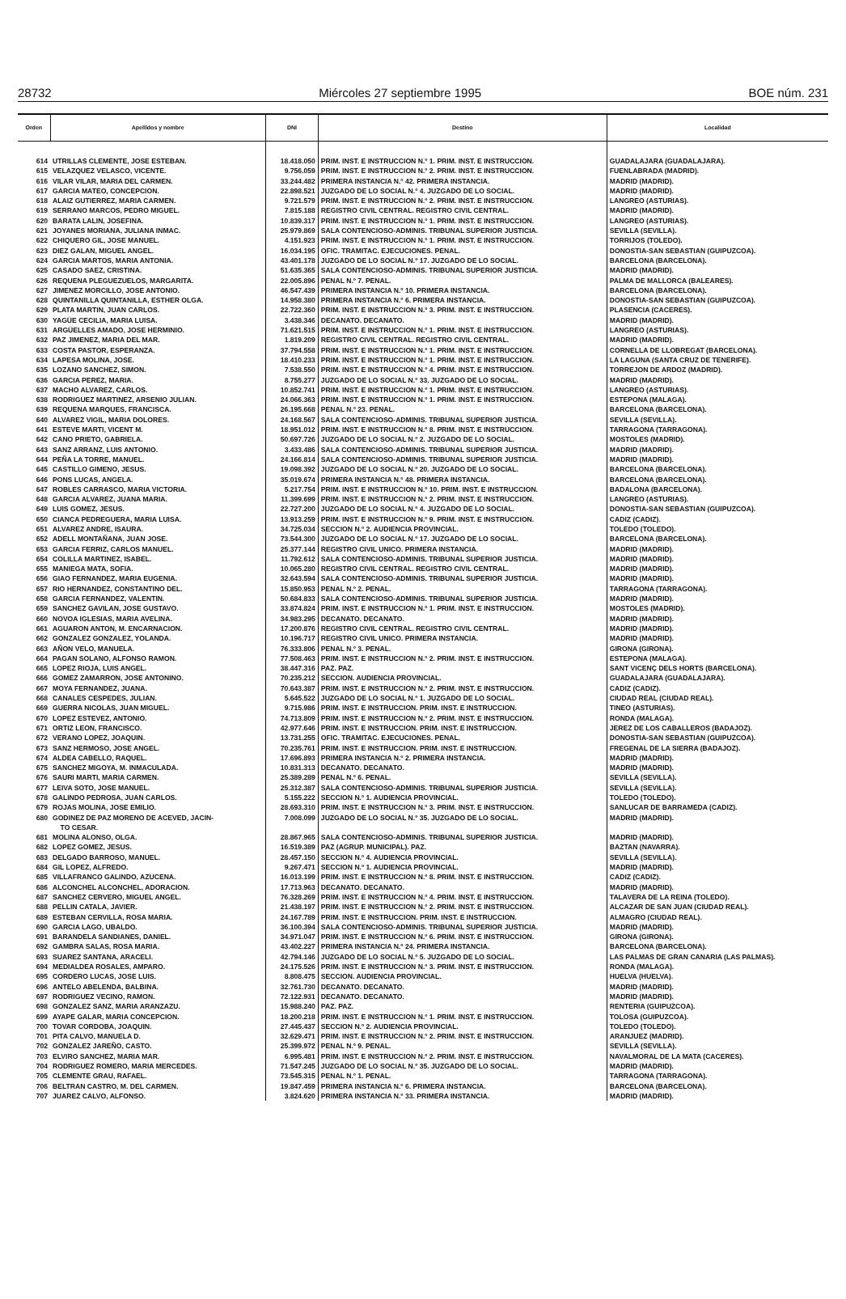28732 Miércoles 27 septiembre 1995 BOE núm. 231
| Orden | Apellidos y nombre | DNI | Destino | Localidad |
| --- | --- | --- | --- | --- |
| 614 | UTRILLAS CLEMENTE, JOSE ESTEBAN. | 18.418.050 | PRIM. INST. E INSTRUCCION N.º 1. PRIM. INST. E INSTRUCCION. | GUADALAJARA (GUADALAJARA). |
| 615 | VELAZQUEZ VELASCO, VICENTE. | 9.756.059 | PRIM. INST. E INSTRUCCION N.º 2. PRIM. INST. E INSTRUCCION. | FUENLABRADA (MADRID). |
| 616 | VILAR VILAR, MARIA DEL CARMEN. | 33.244.482 | PRIMERA INSTANCIA N.º 42. PRIMERA INSTANCIA. | MADRID (MADRID). |
| 617 | GARCIA MATEO, CONCEPCION. | 22.898.521 | JUZGADO DE LO SOCIAL N.º 4. JUZGADO DE LO SOCIAL. | MADRID (MADRID). |
| 618 | ALAIZ GUTIERREZ, MARIA CARMEN. | 9.721.579 | PRIM. INST. E INSTRUCCION N.º 2. PRIM. INST. E INSTRUCCION. | LANGREO (ASTURIAS). |
| 619 | SERRANO MARCOS, PEDRO MIGUEL. | 7.815.188 | REGISTRO CIVIL CENTRAL. REGISTRO CIVIL CENTRAL. | MADRID (MADRID). |
| 620 | BARATA LALIN, JOSEFINA. | 10.839.317 | PRIM. INST. E INSTRUCCION N.º 1. PRIM. INST. E INSTRUCCION. | LANGREO (ASTURIAS). |
| 621 | JOYANES MORIANA, JULIANA INMAC. | 25.979.869 | SALA CONTENCIOSO-ADMINIS. TRIBUNAL SUPERIOR JUSTICIA. | SEVILLA (SEVILLA). |
| 622 | CHIQUERO GIL, JOSE MANUEL. | 4.151.923 | PRIM. INST. E INSTRUCCION N.º 1. PRIM. INST. E INSTRUCCION. | TORRIJOS (TOLEDO). |
| 623 | DIEZ GALAN, MIGUEL ANGEL. | 16.034.195 | OFIC. TRAMITAC. EJECUCIONES. PENAL. | DONOSTIA-SAN SEBASTIAN (GUIPUZCOA). |
| 624 | GARCIA MARTOS, MARIA ANTONIA. | 43.401.178 | JUZGADO DE LO SOCIAL N.º 17. JUZGADO DE LO SOCIAL. | BARCELONA (BARCELONA). |
| 625 | CASADO SAEZ, CRISTINA. | 51.635.365 | SALA CONTENCIOSO-ADMINIS. TRIBUNAL SUPERIOR JUSTICIA. | MADRID (MADRID). |
| 626 | REQUENA PLEGUEZUELOS, MARGARITA. | 22.005.896 | PENAL N.º 7. PENAL. | PALMA DE MALLORCA (BALEARES). |
| 627 | JIMENEZ MORCILLO, JOSE ANTONIO. | 46.547.439 | PRIMERA INSTANCIA N.º 10. PRIMERA INSTANCIA. | BARCELONA (BARCELONA). |
| 628 | QUINTANILLA QUINTANILLA, ESTHER OLGA. | 14.958.380 | PRIMERA INSTANCIA N.º 6. PRIMERA INSTANCIA. | DONOSTIA-SAN SEBASTIAN (GUIPUZCOA). |
| 629 | PLATA MARTIN, JUAN CARLOS. | 22.722.360 | PRIM. INST. E INSTRUCCION N.º 3. PRIM. INST. E INSTRUCCION. | PLASENCIA (CACERES). |
| 630 | YAGÜE CECILIA, MARIA LUISA. | 3.438.346 | DECANATO. DECANATO. | MADRID (MADRID). |
| 631 | ARGÜELLES AMADO, JOSE HERMINIO. | 71.621.515 | PRIM. INST. E INSTRUCCION N.º 1. PRIM. INST. E INSTRUCCION. | LANGREO (ASTURIAS). |
| 632 | PAZ JIMENEZ, MARIA DEL MAR. | 1.819.209 | REGISTRO CIVIL CENTRAL. REGISTRO CIVIL CENTRAL. | MADRID (MADRID). |
| 633 | COSTA PASTOR, ESPERANZA. | 37.794.558 | PRIM. INST. E INSTRUCCION N.º 1. PRIM. INST. E INSTRUCCION. | CORNELLA DE LLOBREGAT (BARCELONA). |
| 634 | LAPESA MOLINA, JOSE. | 18.410.233 | PRIM. INST. E INSTRUCCION N.º 1. PRIM. INST. E INSTRUCCION. | LA LAGUNA (SANTA CRUZ DE TENERIFE). |
| 635 | LOZANO SANCHEZ, SIMON. | 7.538.550 | PRIM. INST. E INSTRUCCION N.º 4. PRIM. INST. E INSTRUCCION. | TORREJON DE ARDOZ (MADRID). |
| 636 | GARCIA PEREZ, MARIA. | 8.755.277 | JUZGADO DE LO SOCIAL N.º 33. JUZGADO DE LO SOCIAL. | MADRID (MADRID). |
| 637 | MACHO ALVAREZ, CARLOS. | 10.852.741 | PRIM. INST. E INSTRUCCION N.º 1. PRIM. INST. E INSTRUCCION. | LANGREO (ASTURIAS). |
| 638 | RODRIGUEZ MARTINEZ, ARSENIO JULIAN. | 24.066.363 | PRIM. INST. E INSTRUCCION N.º 1. PRIM. INST. E INSTRUCCION. | ESTEPONA (MALAGA). |
| 639 | REQUENA MARQUES, FRANCISCA. | 26.195.668 | PENAL N.º 23. PENAL. | BARCELONA (BARCELONA). |
| 640 | ALVAREZ VIGIL, MARIA DOLORES. | 24.168.567 | SALA CONTENCIOSO-ADMINIS. TRIBUNAL SUPERIOR JUSTICIA. | SEVILLA (SEVILLA). |
| 641 | ESTEVE MARTI, VICENT M. | 18.951.012 | PRIM. INST. E INSTRUCCION N.º 8. PRIM. INST. E INSTRUCCION. | TARRAGONA (TARRAGONA). |
| 642 | CANO PRIETO, GABRIELA. | 50.697.726 | JUZGADO DE LO SOCIAL N.º 2. JUZGADO DE LO SOCIAL. | MOSTOLES (MADRID). |
| 643 | SANZ ARRANZ, LUIS ANTONIO. | 3.433.486 | SALA CONTENCIOSO-ADMINIS. TRIBUNAL SUPERIOR JUSTICIA. | MADRID (MADRID). |
| 644 | PEÑA LA TORRE, MANUEL. | 24.166.814 | SALA CONTENCIOSO-ADMINIS. TRIBUNAL SUPERIOR JUSTICIA. | MADRID (MADRID). |
| 645 | CASTILLO GIMENO, JESUS. | 19.098.392 | JUZGADO DE LO SOCIAL N.º 20. JUZGADO DE LO SOCIAL. | BARCELONA (BARCELONA). |
| 646 | PONS LUCAS, ANGELA. | 35.019.674 | PRIMERA INSTANCIA N.º 48. PRIMERA INSTANCIA. | BARCELONA (BARCELONA). |
| 647 | ROBLES CARRASCO, MARIA VICTORIA. | 5.217.754 | PRIM. INST. E INSTRUCCION N.º 10. PRIM. INST. E INSTRUCCION. | BADALONA (BARCELONA). |
| 648 | GARCIA ALVAREZ, JUANA MARIA. | 11.399.699 | PRIM. INST. E INSTRUCCION N.º 2. PRIM. INST. E INSTRUCCION. | LANGREO (ASTURIAS). |
| 649 | LUIS GOMEZ, JESUS. | 22.727.200 | JUZGADO DE LO SOCIAL N.º 4. JUZGADO DE LO SOCIAL. | DONOSTIA-SAN SEBASTIAN (GUIPUZCOA). |
| 650 | CIANCA PEDREGUERA, MARIA LUISA. | 13.913.259 | PRIM. INST. E INSTRUCCION N.º 9. PRIM. INST. E INSTRUCCION. | CADIZ (CADIZ). |
| 651 | ALVAREZ ANDRE, ISAURA. | 34.725.034 | SECCION N.º 2. AUDIENCIA PROVINCIAL. | TOLEDO (TOLEDO). |
| 652 | ADELL MONTAÑANA, JUAN JOSE. | 73.544.300 | JUZGADO DE LO SOCIAL N.º 17. JUZGADO DE LO SOCIAL. | BARCELONA (BARCELONA). |
| 653 | GARCIA FERRIZ, CARLOS MANUEL. | 25.377.144 | REGISTRO CIVIL UNICO. PRIMERA INSTANCIA. | MADRID (MADRID). |
| 654 | COLILLA MARTINEZ, ISABEL. | 11.792.612 | SALA CONTENCIOSO-ADMINIS. TRIBUNAL SUPERIOR JUSTICIA. | MADRID (MADRID). |
| 655 | MANIEGA MATA, SOFIA. | 10.065.280 | REGISTRO CIVIL CENTRAL. REGISTRO CIVIL CENTRAL. | MADRID (MADRID). |
| 656 | GIAO FERNANDEZ, MARIA EUGENIA. | 32.643.594 | SALA CONTENCIOSO-ADMINIS. TRIBUNAL SUPERIOR JUSTICIA. | MADRID (MADRID). |
| 657 | RIO HERNANDEZ, CONSTANTINO DEL. | 15.850.953 | PENAL N.º 2. PENAL. | TARRAGONA (TARRAGONA). |
| 658 | GARCIA FERNANDEZ, VALENTIN. | 50.684.833 | SALA CONTENCIOSO-ADMINIS. TRIBUNAL SUPERIOR JUSTICIA. | MADRID (MADRID). |
| 659 | SANCHEZ GAVILAN, JOSE GUSTAVO. | 33.874.824 | PRIM. INST. E INSTRUCCION N.º 1. PRIM. INST. E INSTRUCCION. | MOSTOLES (MADRID). |
| 660 | NOVOA IGLESIAS, MARIA AVELINA. | 34.983.295 | DECANATO. DECANATO. | MADRID (MADRID). |
| 661 | AGUARON ANTON, M. ENCARNACION. | 17.200.876 | REGISTRO CIVIL CENTRAL. REGISTRO CIVIL CENTRAL. | MADRID (MADRID). |
| 662 | GONZALEZ GONZALEZ, YOLANDA. | 10.196.717 | REGISTRO CIVIL UNICO. PRIMERA INSTANCIA. | MADRID (MADRID). |
| 663 | AÑON VELO, MANUELA. | 76.333.806 | PENAL N.º 3. PENAL. | GIRONA (GIRONA). |
| 664 | PAGAN SOLANO, ALFONSO RAMON. | 77.508.463 | PRIM. INST. E INSTRUCCION N.º 2. PRIM. INST. E INSTRUCCION. | ESTEPONA (MALAGA). |
| 665 | LOPEZ RIOJA, LUIS ANGEL. | 38.447.316 | PAZ. PAZ. | SANT VICENÇ DELS HORTS (BARCELONA). |
| 666 | GOMEZ ZAMARRON, JOSE ANTONINO. | 70.235.212 | SECCION. AUDIENCIA PROVINCIAL. | GUADALAJARA (GUADALAJARA). |
| 667 | MOYA FERNANDEZ, JUANA. | 70.643.387 | PRIM. INST. E INSTRUCCION N.º 2. PRIM. INST. E INSTRUCCION. | CADIZ (CADIZ). |
| 668 | CANALES CESPEDES, JULIAN. | 5.645.522 | JUZGADO DE LO SOCIAL N.º 1. JUZGADO DE LO SOCIAL. | CIUDAD REAL (CIUDAD REAL). |
| 669 | GUERRA NICOLAS, JUAN MIGUEL. | 9.715.986 | PRIM. INST. E INSTRUCCION. PRIM. INST. E INSTRUCCION. | TINEO (ASTURIAS). |
| 670 | LOPEZ ESTEVEZ, ANTONIO. | 74.713.809 | PRIM. INST. E INSTRUCCION N.º 2. PRIM. INST. E INSTRUCCION. | RONDA (MALAGA). |
| 671 | ORTIZ LEON, FRANCISCO. | 42.977.646 | PRIM. INST. E INSTRUCCION. PRIM. INST. E INSTRUCCION. | JEREZ DE LOS CABALLEROS (BADAJOZ). |
| 672 | VERANO LOPEZ, JOAQUIN. | 13.731.255 | OFIC. TRAMITAC. EJECUCIONES. PENAL. | DONOSTIA-SAN SEBASTIAN (GUIPUZCOA). |
| 673 | SANZ HERMOSO, JOSE ANGEL. | 70.235.761 | PRIM. INST. E INSTRUCCION. PRIM. INST. E INSTRUCCION. | FREGENAL DE LA SIERRA (BADAJOZ). |
| 674 | ALDEA CABELLO, RAQUEL. | 17.696.893 | PRIMERA INSTANCIA N.º 2. PRIMERA INSTANCIA. | MADRID (MADRID). |
| 675 | SANCHEZ MIGOYA, M. INMACULADA. | 10.831.313 | DECANATO. DECANATO. | MADRID (MADRID). |
| 676 | SAURI MARTI, MARIA CARMEN. | 25.389.289 | PENAL N.º 6. PENAL. | SEVILLA (SEVILLA). |
| 677 | LEIVA SOTO, JOSE MANUEL. | 25.312.387 | SALA CONTENCIOSO-ADMINIS. TRIBUNAL SUPERIOR JUSTICIA. | SEVILLA (SEVILLA). |
| 678 | GALINDO PEDROSA, JUAN CARLOS. | 5.155.222 | SECCION N.º 1. AUDIENCIA PROVINCIAL. | TOLEDO (TOLEDO). |
| 679 | ROJAS MOLINA, JOSE EMILIO. | 28.693.310 | PRIM. INST. E INSTRUCCION N.º 3. PRIM. INST. E INSTRUCCION. | SANLUCAR DE BARRAMEDA (CADIZ). |
| 680 | GODINEZ DE PAZ MORENO DE ACEVED, JACIN- TO CESAR. | 7.008.099 | JUZGADO DE LO SOCIAL N.º 35. JUZGADO DE LO SOCIAL. | MADRID (MADRID). |
| 681 | MOLINA ALONSO, OLGA. | 28.867.965 | SALA CONTENCIOSO-ADMINIS. TRIBUNAL SUPERIOR JUSTICIA. | MADRID (MADRID). |
| 682 | LOPEZ GOMEZ, JESUS. | 16.519.389 | PAZ (AGRUP. MUNICIPAL). PAZ. | BAZTAN (NAVARRA). |
| 683 | DELGADO BARROSO, MANUEL. | 28.457.150 | SECCION N.º 4. AUDIENCIA PROVINCIAL. | SEVILLA (SEVILLA). |
| 684 | GIL LOPEZ, ALFREDO. | 9.267.471 | SECCION N.º 1. AUDIENCIA PROVINCIAL. | MADRID (MADRID). |
| 685 | VILLAFRANCO GALINDO, AZUCENA. | 16.013.199 | PRIM. INST. E INSTRUCCION N.º 8. PRIM. INST. E INSTRUCCION. | CADIZ (CADIZ). |
| 686 | ALCONCHEL ALCONCHEL, ADORACION. | 17.713.963 | DECANATO. DECANATO. | MADRID (MADRID). |
| 687 | SANCHEZ CERVERO, MIGUEL ANGEL. | 76.328.269 | PRIM. INST. E INSTRUCCION N.º 4. PRIM. INST. E INSTRUCCION. | TALAVERA DE LA REINA (TOLEDO). |
| 688 | PELLIN CATALA, JAVIER. | 21.438.197 | PRIM. INST. E INSTRUCCION N.º 2. PRIM. INST. E INSTRUCCION. | ALCAZAR DE SAN JUAN (CIUDAD REAL). |
| 689 | ESTEBAN CERVILLA, ROSA MARIA. | 24.167.789 | PRIM. INST. E INSTRUCCION. PRIM. INST. E INSTRUCCION. | ALMAGRO (CIUDAD REAL). |
| 690 | GARCIA LAGO, UBALDO. | 36.100.394 | SALA CONTENCIOSO-ADMINIS. TRIBUNAL SUPERIOR JUSTICIA. | MADRID (MADRID). |
| 691 | BARANDELA SANDIANES, DANIEL. | 34.971.047 | PRIM. INST. E INSTRUCCION N.º 6. PRIM. INST. E INSTRUCCION. | GIRONA (GIRONA). |
| 692 | GAMBRA SALAS, ROSA MARIA. | 43.402.227 | PRIMERA INSTANCIA N.º 24. PRIMERA INSTANCIA. | BARCELONA (BARCELONA). |
| 693 | SUAREZ SANTANA, ARACELI. | 42.794.146 | JUZGADO DE LO SOCIAL N.º 5. JUZGADO DE LO SOCIAL. | LAS PALMAS DE GRAN CANARIA (LAS PALMAS). |
| 694 | MEDIALDEA ROSALES, AMPARO. | 24.175.526 | PRIM. INST. E INSTRUCCION N.º 3. PRIM. INST. E INSTRUCCION. | RONDA (MALAGA). |
| 695 | CORDERO LUCAS, JOSE LUIS. | 8.808.475 | SECCION. AUDIENCIA PROVINCIAL. | HUELVA (HUELVA). |
| 696 | ANTELO ABELENDA, BALBINA. | 32.761.730 | DECANATO. DECANATO. | MADRID (MADRID). |
| 697 | RODRIGUEZ VECINO, RAMON. | 72.122.931 | DECANATO. DECANATO. | MADRID (MADRID). |
| 698 | GONZALEZ SANZ, MARIA ARANZAZU. | 15.988.240 | PAZ. PAZ. | RENTERIA (GUIPUZCOA). |
| 699 | AYAPE GALAR, MARIA CONCEPCION. | 18.200.218 | PRIM. INST. E INSTRUCCION N.º 1. PRIM. INST. E INSTRUCCION. | TOLOSA (GUIPUZCOA). |
| 700 | TOVAR CORDOBA, JOAQUIN. | 27.445.437 | SECCION N.º 2. AUDIENCIA PROVINCIAL. | TOLEDO (TOLEDO). |
| 701 | PITA CALVO, MANUELA D. | 32.629.471 | PRIM. INST. E INSTRUCCION N.º 2. PRIM. INST. E INSTRUCCION. | ARANJUEZ (MADRID). |
| 702 | GONZALEZ JAREÑO, CASTO. | 25.399.972 | PENAL N.º 9. PENAL. | SEVILLA (SEVILLA). |
| 703 | ELVIRO SANCHEZ, MARIA MAR. | 6.995.481 | PRIM. INST. E INSTRUCCION N.º 2. PRIM. INST. E INSTRUCCION. | NAVALMORAL DE LA MATA (CACERES). |
| 704 | RODRIGUEZ ROMERO, MARIA MERCEDES. | 71.547.245 | JUZGADO DE LO SOCIAL N.º 35. JUZGADO DE LO SOCIAL. | MADRID (MADRID). |
| 705 | CLEMENTE GRAU, RAFAEL. | 73.545.315 | PENAL N.º 1. PENAL. | TARRAGONA (TARRAGONA). |
| 706 | BELTRAN CASTRO, M. DEL CARMEN. | 19.847.459 | PRIMERA INSTANCIA N.º 6. PRIMERA INSTANCIA. | BARCELONA (BARCELONA). |
| 707 | JUAREZ CALVO, ALFONSO. | 3.824.620 | PRIMERA INSTANCIA N.º 33. PRIMERA INSTANCIA. | MADRID (MADRID). |